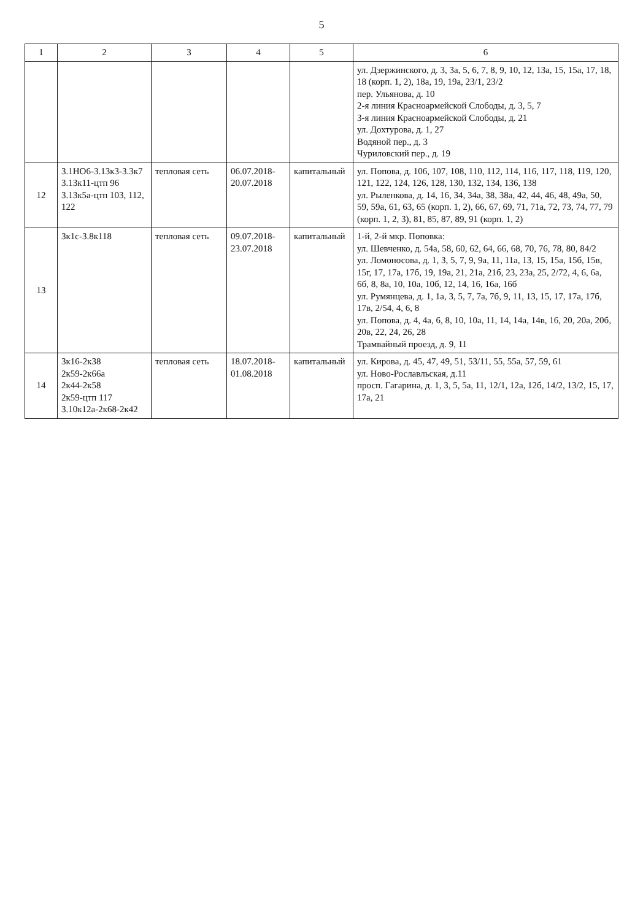5
| 1 | 2 | 3 | 4 | 5 | 6 |
| --- | --- | --- | --- | --- | --- |
| | | | | | ул. Дзержинского, д. 3, 3а, 5, 6, 7, 8, 9, 10, 12, 13а, 15, 15а, 17, 18, 18 (корп. 1, 2), 18а, 19, 19а, 23/1, 23/2 пер. Ульянова, д. 10 2-я линия Красноармейской Слободы, д. 3, 5, 7 3-я линия Красноармейской Слободы, д. 21 ул. Дохтурова, д. 1, 27 Водяной пер., д. 3 Чуриловский пер., д. 19 |
| 12 | 3.1НО6-3.13к3-3.3к7 3.13к11-цтп 96 3.13к5а-цтп 103, 112, 122 | тепловая сеть | 06.07.2018-20.07.2018 | капитальный | ул. Попова, д. 106, 107, 108, 110, 112, 114, 116, 117, 118, 119, 120, 121, 122, 124, 126, 128, 130, 132, 134, 136, 138 ул. Рыленкова, д. 14, 16, 34, 34а, 38, 38а, 42, 44, 46, 48, 49а, 50, 59, 59а, 61, 63, 65 (корп. 1, 2), 66, 67, 69, 71, 71а, 72, 73, 74, 77, 79 (корп. 1, 2, 3), 81, 85, 87, 89, 91 (корп. 1, 2) |
| 13 | 3к1с-3.8к118 | тепловая сеть | 09.07.2018-23.07.2018 | капитальный | 1-й, 2-й мкр. Поповка: ул. Шевченко, д. 54а, 58, 60, 62, 64, 66, 68, 70, 76, 78, 80, 84/2 ул. Ломоносова, д. 1, 3, 5, 7, 9, 9а, 11, 11а, 13, 15, 15а, 15б, 15в, 15г, 17, 17а, 17б, 19, 19а, 21, 21а, 21б, 23, 23а, 25, 2/72, 4, 6, 6а, 6б, 8, 8а, 10, 10а, 10б, 12, 14, 16, 16а, 16б ул. Румянцева, д. 1, 1а, 3, 5, 7, 7а, 7б, 9, 11, 13, 15, 17, 17а, 17б, 17в, 2/54, 4, 6, 8 ул. Попова, д. 4, 4а, 6, 8, 10, 10а, 11, 14, 14а, 14в, 16, 20, 20а, 20б, 20в, 22, 24, 26, 28 Трамвайный проезд, д. 9, 11 |
| 14 | 3к16-2к38 2к59-2к66а 2к44-2к58 2к59-цтп 117 3.10к12а-2к68-2к42 | тепловая сеть | 18.07.2018-01.08.2018 | капитальный | ул. Кирова, д. 45, 47, 49, 51, 53/11, 55, 55а, 57, 59, 61 ул. Ново-Рославльская, д.11 просп. Гагарина, д. 1, 3, 5, 5а, 11, 12/1, 12а, 12б, 14/2, 13/2, 15, 17, 17а, 21 |